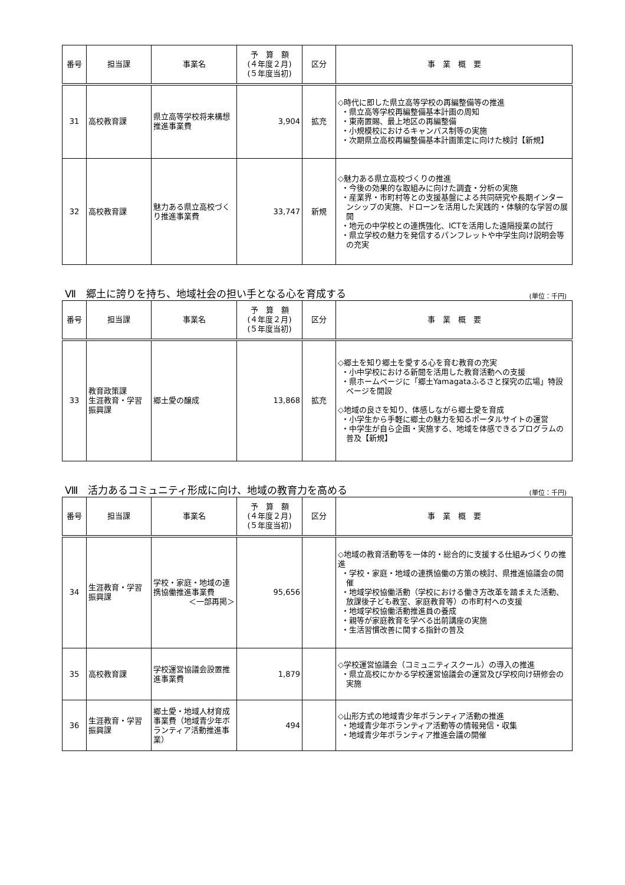| 番号 | 担当課 | 事業名 | 予 算 額 (４年度２月) (５年度当初) | 区分 | 事 業 概 要 |
| --- | --- | --- | --- | --- | --- |
| 31 | 高校教育課 | 県立高等学校将来構想推進事業費 | 3,904 | 拡充 | ◇時代に即した県立高等学校の再編整備等の推進 ・県立高等学校再編整備基本計画の周知 ・東南置賜、最上地区の再編整備 ・小規模校におけるキャンパス制等の実施 ・次期県立高校再編整備基本計画策定に向けた検討【新規】 |
| 32 | 高校教育課 | 魅力ある県立高校づくり推進事業費 | 33,747 | 新規 | ◇魅力ある県立高校づくりの推進 ・今後の効果的な取組みに向けた調査・分析の実施 ・産業界・市町村等との支援基盤による共同研究や長期インターンシップの実施、ドローンを活用した実践的・体験的な学習の展開 ・地元の中学校との連携強化、ICTを活用した遠隔授業の試行 ・県立学校の魅力を発信するパンフレットや中学生向け説明会等の充実 |
Ⅶ　郷土に誇りを持ち、地域社会の担い手となる心を育成する
(単位：千円)
| 番号 | 担当課 | 事業名 | 予 算 額 (４年度２月) (５年度当初) | 区分 | 事 業 概 要 |
| --- | --- | --- | --- | --- | --- |
| 33 | 教育政策課 生涯教育・学習振興課 | 郷土愛の醸成 | 13,868 | 拡充 | ◇郷土を知り郷土を愛する心を育む教育の充実 ・小中学校における新聞を活用した教育活動への支援 ・県ホームページに「郷土Yamagataふるさと探究の広場」特設ページを開設 ◇地域の良さを知り、体感しながら郷土愛を育成 ・小学生から手軽に郷土の魅力を知るポータルサイトの運営 ・中学生が自ら企画・実施する、地域を体感できるプログラムの普及【新規】 |
Ⅷ　活力あるコミュニティ形成に向け、地域の教育力を高める
(単位：千円)
| 番号 | 担当課 | 事業名 | 予 算 額 (４年度２月) (５年度当初) | 区分 | 事 業 概 要 |
| --- | --- | --- | --- | --- | --- |
| 34 | 生涯教育・学習振興課 | 学校・家庭・地域の連携協働推進事業費 ＜一部再掲＞ | 95,656 | | ◇地域の教育活動等を一体的・総合的に支援する仕組みづくりの推進 ・学校・家庭・地域の連携協働の方策の検討、県推進協議会の開催 ・地域学校協働活動（学校における働き方改革を踏まえた活動、放課後子ども教室、家庭教育等）の市町村への支援 ・地域学校協働活動推進員の養成 ・親等が家庭教育を学べる出前講座の実施 ・生活習慣改善に関する指針の普及 |
| 35 | 高校教育課 | 学校運営協議会設置推進事業費 | 1,879 | | ◇学校運営協議会（コミュニティスクール）の導入の推進 ・県立高校にかかる学校運営協議会の運営及び学校向け研修会の実施 |
| 36 | 生涯教育・学習振興課 | 郷土愛・地域人材育成事業費（地域青少年ボランティア活動推進事業） | 494 | | ◇山形方式の地域青少年ボランティア活動の推進 ・地域青少年ボランティア活動等の情報発信・収集 ・地域青少年ボランティア推進会議の開催 |